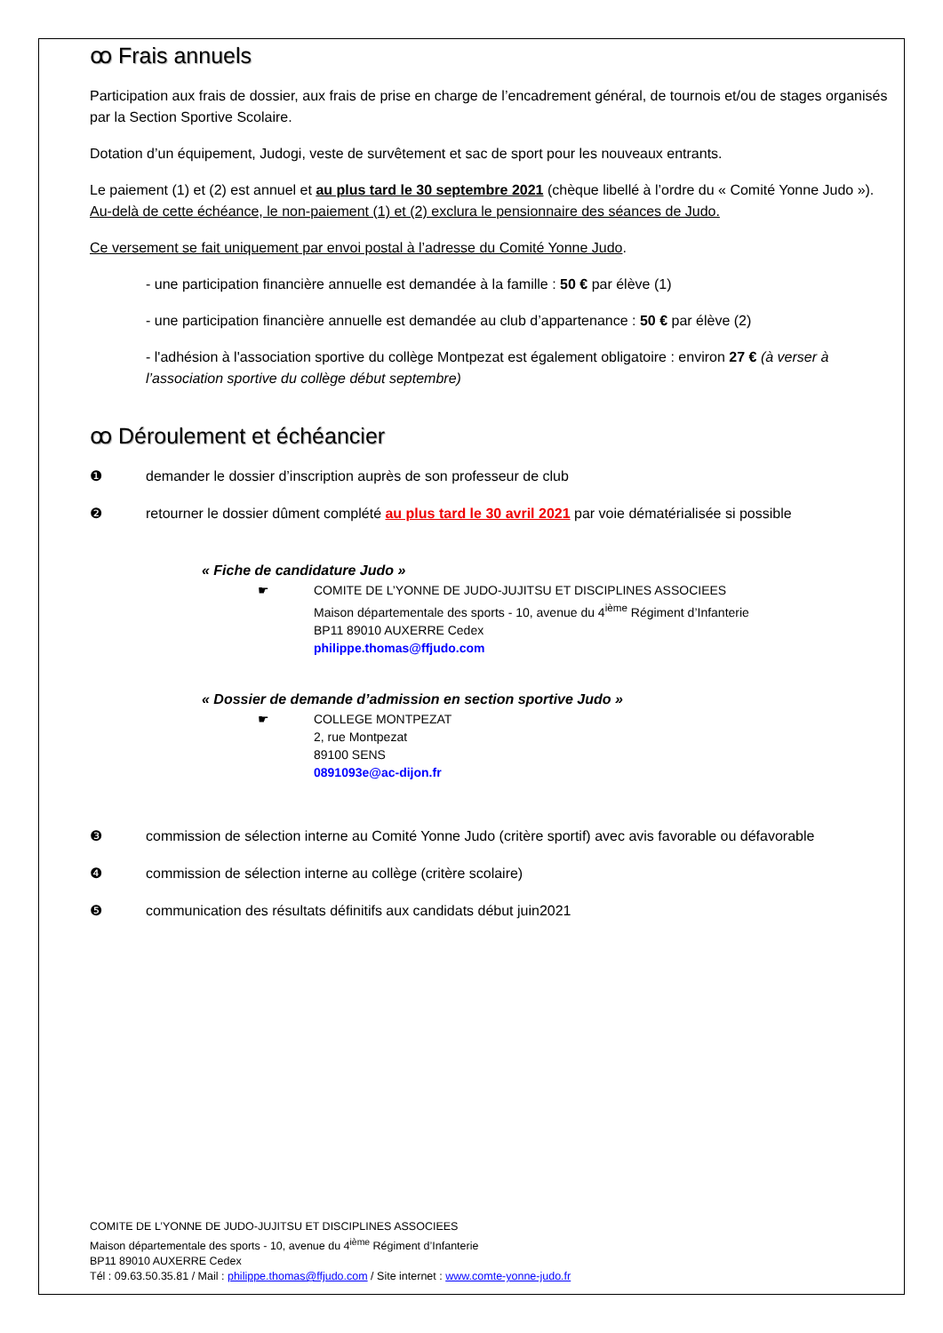ꝏ Frais annuels
Participation aux frais de dossier, aux frais de prise en charge de l’encadrement général, de tournois et/ou de stages organisés par la Section Sportive Scolaire.
Dotation d’un équipement, Judogi, veste de survêtement et sac de sport pour les nouveaux entrants.
Le paiement (1) et (2) est annuel et au plus tard le 30 septembre 2021 (chèque libellé à l’ordre du « Comité Yonne Judo »). Au-delà de cette échéance, le non-paiement (1) et (2) exclura le pensionnaire des séances de Judo.
Ce versement se fait uniquement par envoi postal à l’adresse du Comité Yonne Judo.
- une participation financière annuelle est demandée à la famille : 50 € par élève (1)
- une participation financière annuelle est demandée au club d’appartenance : 50 € par élève (2)
- l'adhésion à l'association sportive du collège Montpezat est également obligatoire : environ 27 € (à verser à l’association sportive du collège début septembre)
ꝏ Déroulement et échéancier
❶ demander le dossier d’inscription auprès de son professeur de club
❷ retourner le dossier dûment complété au plus tard le 30 avril 2021 par voie dématérialisée si possible
« Fiche de candidature Judo »
☛ COMITE DE L’YONNE DE JUDO-JUJITSU ET DISCIPLINES ASSOCIEES
Maison départementale des sports - 10, avenue du 4<sup>ième</sup> Régiment d’Infanterie
BP11 89010 AUXERRE Cedex
philippe.thomas@ffjudo.com
« Dossier de demande d’admission en section sportive Judo »
☛ COLLEGE MONTPEZAT
2, rue Montpezat
89100 SENS
0891093e@ac-dijon.fr
❸ commission de sélection interne au Comité Yonne Judo (critère sportif) avec avis favorable ou défavorable
❹ commission de sélection interne au collège (critère scolaire)
❺ communication des résultats définitifs aux candidats début juin2021
COMITE DE L’YONNE DE JUDO-JUJITSU ET DISCIPLINES ASSOCIEES
Maison départementale des sports - 10, avenue du 4<sup>ième</sup> Régiment d’Infanterie
BP11 89010 AUXERRE Cedex
Tél : 09.63.50.35.81 / Mail : philippe.thomas@ffjudo.com / Site internet : www.comte-yonne-judo.fr